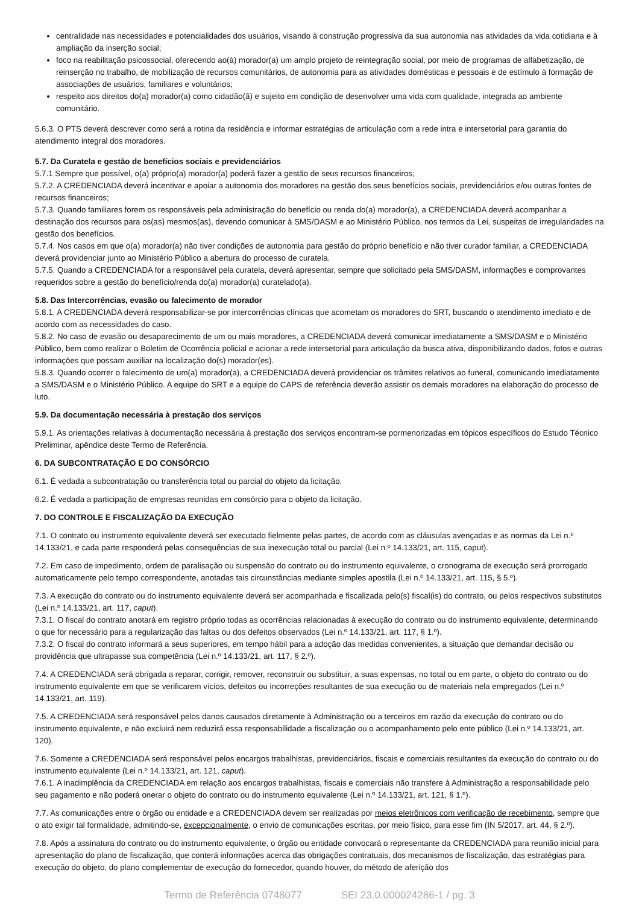centralidade nas necessidades e potencialidades dos usuários, visando à construção progressiva da sua autonomia nas atividades da vida cotidiana e à ampliação da inserção social;
foco na reabilitação psicossocial, oferecendo ao(à) morador(a) um amplo projeto de reintegração social, por meio de programas de alfabetização, de reinserção no trabalho, de mobilização de recursos comunitários, de autonomia para as atividades domésticas e pessoais e de estímulo à formação de associações de usuários, familiares e voluntários;
respeito aos direitos do(a) morador(a) como cidadão(ã) e sujeito em condição de desenvolver uma vida com qualidade, integrada ao ambiente comunitário.
5.6.3. O PTS deverá descrever como será a rotina da residência e informar estratégias de articulação com a rede intra e intersetorial para garantia do atendimento integral dos moradores.
5.7. Da Curatela e gestão de benefícios sociais e previdenciários
5.7.1 Sempre que possível, o(a) próprio(a) morador(a) poderá fazer a gestão de seus recursos financeiros;
5.7.2. A CREDENCIADA deverá incentivar e apoiar a autonomia dos moradores na gestão dos seus benefícios sociais, previdenciários e/ou outras fontes de recursos financeiros;
5.7.3. Quando familiares forem os responsáveis pela administração do benefício ou renda do(a) morador(a), a CREDENCIADA deverá acompanhar a destinação dos recursos para os(as) mesmos(as), devendo comunicar à SMS/DASM e ao Ministério Público, nos termos da Lei, suspeitas de irregularidades na gestão dos benefícios.
5.7.4. Nos casos em que o(a) morador(a) não tiver condições de autonomia para gestão do próprio benefício e não tiver curador familiar, a CREDENCIADA deverá providenciar junto ao Ministério Público a abertura do processo de curatela.
5.7.5. Quando a CREDENCIADA for a responsável pela curatela, deverá apresentar, sempre que solicitado pela SMS/DASM, informações e comprovantes requeridos sobre a gestão do benefício/renda do(a) morador(a) curatelado(a).
5.8. Das Intercorrências, evasão ou falecimento de morador
5.8.1. A CREDENCIADA deverá responsabilizar-se por intercorrências clínicas que acometam os moradores do SRT, buscando o atendimento imediato e de acordo com as necessidades do caso.
5.8.2. No caso de evasão ou desaparecimento de um ou mais moradores, a CREDENCIADA deverá comunicar imediatamente a SMS/DASM e o Ministério Público, bem como realizar o Boletim de Ocorrência policial e acionar a rede intersetorial para articulação da busca ativa, disponibilizando dados, fotos e outras informações que possam auxiliar na localização do(s) morador(es).
5.8.3. Quando ocorrer o falecimento de um(a) morador(a), a CREDENCIADA deverá providenciar os trâmites relativos ao funeral, comunicando imediatamente a SMS/DASM e o Ministério Público. A equipe do SRT e a equipe do CAPS de referência deverão assistir os demais moradores na elaboração do processo de luto.
5.9. Da documentação necessária à prestação dos serviços
5.9.1. As orientações relativas à documentação necessária à prestação dos serviços encontram-se pormenorizadas em tópicos específicos do Estudo Técnico Preliminar, apêndice deste Termo de Referência.
6. DA SUBCONTRATAÇÃO E DO CONSÓRCIO
6.1. É vedada a subcontratação ou transferência total ou parcial do objeto da licitação.
6.2. É vedada a participação de empresas reunidas em consórcio para o objeto da licitação.
7. DO CONTROLE E FISCALIZAÇÃO DA EXECUÇÃO
7.1. O contrato ou instrumento equivalente deverá ser executado fielmente pelas partes, de acordo com as cláusulas avençadas e as normas da Lei n.º 14.133/21, e cada parte responderá pelas consequências de sua inexecução total ou parcial (Lei n.º 14.133/21, art. 115, caput).
7.2. Em caso de impedimento, ordem de paralisação ou suspensão do contrato ou do instrumento equivalente, o cronograma de execução será prorrogado automaticamente pelo tempo correspondente, anotadas tais circunstâncias mediante simples apostila (Lei n.º 14.133/21, art. 115, § 5.º).
7.3. A execução do contrato ou do instrumento equivalente deverá ser acompanhada e fiscalizada pelo(s) fiscal(is) do contrato, ou pelos respectivos substitutos (Lei n.º 14.133/21, art. 117, caput).
7.3.1. O fiscal do contrato anotará em registro próprio todas as ocorrências relacionadas à execução do contrato ou do instrumento equivalente, determinando o que for necessário para a regularização das faltas ou dos defeitos observados (Lei n.º 14.133/21, art. 117, § 1.º).
7.3.2. O fiscal do contrato informará a seus superiores, em tempo hábil para a adoção das medidas convenientes, a situação que demandar decisão ou providência que ultrapasse sua competência (Lei n.º 14.133/21, art. 117, § 2.º).
7.4. A CREDENCIADA será obrigada a reparar, corrigir, remover, reconstruir ou substituir, a suas expensas, no total ou em parte, o objeto do contrato ou do instrumento equivalente em que se verificarem vícios, defeitos ou incorreções resultantes de sua execução ou de materiais nela empregados (Lei n.º 14.133/21, art. 119).
7.5. A CREDENCIADA será responsável pelos danos causados diretamente à Administração ou a terceiros em razão da execução do contrato ou do instrumento equivalente, e não excluirá nem reduzirá essa responsabilidade a fiscalização ou o acompanhamento pelo ente público (Lei n.º 14.133/21, art. 120).
7.6. Somente a CREDENCIADA será responsável pelos encargos trabalhistas, previdenciários, fiscais e comerciais resultantes da execução do contrato ou do instrumento equivalente (Lei n.º 14.133/21, art. 121, caput).
7.6.1. A inadimplência da CREDENCIADA em relação aos encargos trabalhistas, fiscais e comerciais não transfere à Administração a responsabilidade pelo seu pagamento e não poderá onerar o objeto do contrato ou do instrumento equivalente (Lei n.º 14.133/21, art. 121, § 1.º).
7.7. As comunicações entre o órgão ou entidade e a CREDENCIADA devem ser realizadas por meios eletrônicos com verificação de recebimento, sempre que o ato exigir tal formalidade, admitindo-se, excepcionalmente, o envio de comunicações escritas, por meio físico, para esse fim (IN 5/2017, art. 44, § 2.º).
7.8. Após a assinatura do contrato ou do instrumento equivalente, o órgão ou entidade convocará o representante da CREDENCIADA para reunião inicial para apresentação do plano de fiscalização, que conterá informações acerca das obrigações contratuais, dos mecanismos de fiscalização, das estratégias para execução do objeto, do plano complementar de execução do fornecedor, quando houver, do método de aferição dos
Termo de Referência 0748077 SEI 23.0.000024286-1 / pg. 3